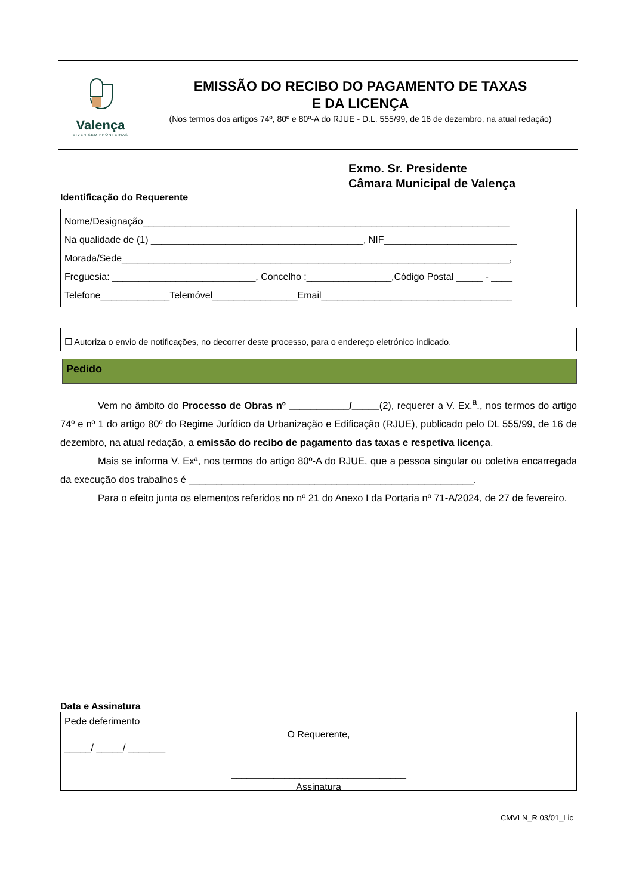Valença
VIVER SEM FRONTEIRAS
EMISSÃO DO RECIBO DO PAGAMENTO DE TAXAS
E DA LICENÇA
(Nos termos dos artigos 74º, 80º e 80º-A do RJUE - D.L. 555/99, de 16 de dezembro, na atual redação)
Exmo. Sr. Presidente
Câmara Municipal de Valença
Identificação do Requerente
Nome/Designação_____________________________________________________________________
Na qualidade de (1) ________________________________________, NIF_________________________
Morada/Sede_________________________________________________________________________,
Freguesia: ___________________________, Concelho :________________,Código Postal _____ - ____
Telefone_____________Telemóvel________________Email____________________________________
☐ Autoriza o envio de notificações, no decorrer deste processo, para o endereço eletrónico indicado.
Pedido
Vem no âmbito do Processo de Obras nº ___________/_____(2), requerer a V. Ex.<sup>a</sup>., nos termos do artigo 74º e nº 1 do artigo 80º do Regime Jurídico da Urbanização e Edificação (RJUE), publicado pelo DL 555/99, de 16 de dezembro, na atual redação, a emissão do recibo de pagamento das taxas e respetiva licença.
Mais se informa V. Exª, nos termos do artigo 80º-A do RJUE, que a pessoa singular ou coletiva encarregada da execução dos trabalhos é ____________________________________________________.
Para o efeito junta os elementos referidos no nº 21 do Anexo I da Portaria nº 71-A/2024, de 27 de fevereiro.
Data e Assinatura
Pede deferimento
O Requerente,
_____/ _____/ _______
_________________________________
Assinatura
CMVLN_R 03/01_Lic